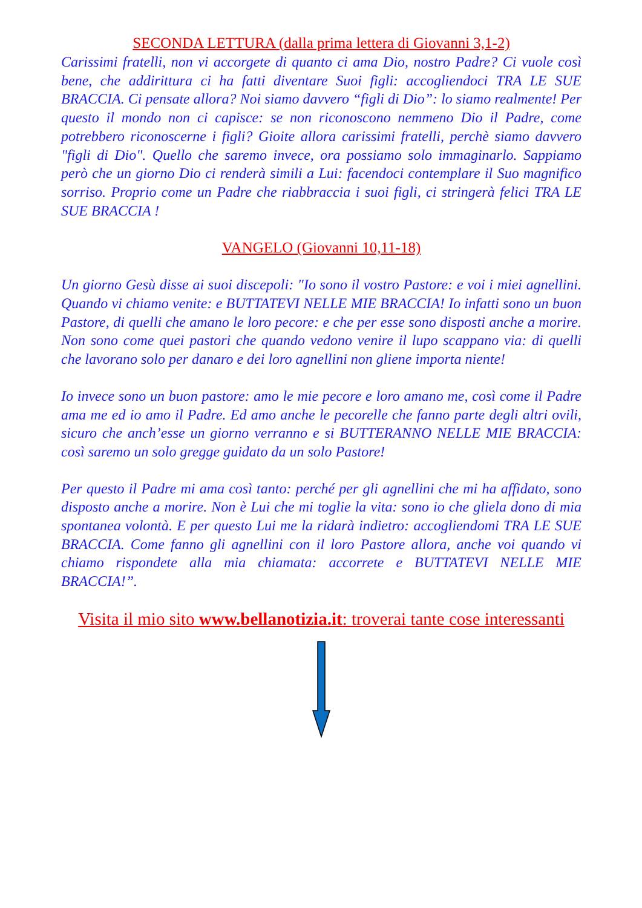SECONDA LETTURA (dalla prima lettera di Giovanni 3,1-2)
Carissimi fratelli, non vi accorgete di quanto ci ama Dio, nostro Padre? Ci vuole così bene, che addirittura ci ha fatti diventare Suoi figli: accogliendoci TRA LE SUE BRACCIA. Ci pensate allora? Noi siamo davvero “figli di Dio”: lo siamo realmente! Per questo il mondo non ci capisce: se non riconoscono nemmeno Dio il Padre, come potrebbero riconoscerne i figli? Gioite allora carissimi fratelli, perchè siamo davvero "figli di Dio". Quello che saremo invece, ora possiamo solo immaginarlo. Sappiamo però che un giorno Dio ci renderà simili a Lui: facendoci contemplare il Suo magnifico sorriso. Proprio come un Padre che riabbraccia i suoi figli, ci stringerà felici TRA LE SUE BRACCIA !
VANGELO (Giovanni 10,11-18)
Un giorno Gesù disse ai suoi discepoli: "Io sono il vostro Pastore: e voi i miei agnellini. Quando vi chiamo venite: e BUTTATEVI NELLE MIE BRACCIA! Io infatti sono un buon Pastore, di quelli che amano le loro pecore: e che per esse sono disposti anche a morire. Non sono come quei pastori che quando vedono venire il lupo scappano via: di quelli che lavorano solo per danaro e dei loro agnellini non gliene importa niente!
Io invece sono un buon pastore: amo le mie pecore e loro amano me, così come il Padre ama me ed io amo il Padre. Ed amo anche le pecorelle che fanno parte degli altri ovili, sicuro che anch’esse un giorno verranno e si BUTTERANNO NELLE MIE BRACCIA: così saremo un solo gregge guidato da un solo Pastore!
Per questo il Padre mi ama così tanto: perché per gli agnellini che mi ha affidato, sono disposto anche a morire. Non è Lui che mi toglie la vita: sono io che gliela dono di mia spontanea volontà. E per questo Lui me la ridarà indietro: accogliendomi TRA LE SUE BRACCIA. Come fanno gli agnellini con il loro Pastore allora, anche voi quando vi chiamo rispondete alla mia chiamata: accorrete e BUTTATEVI NELLE MIE BRACCIA!”.
Visita il mio sito www.bellanotizia.it: troverai tante cose interessanti